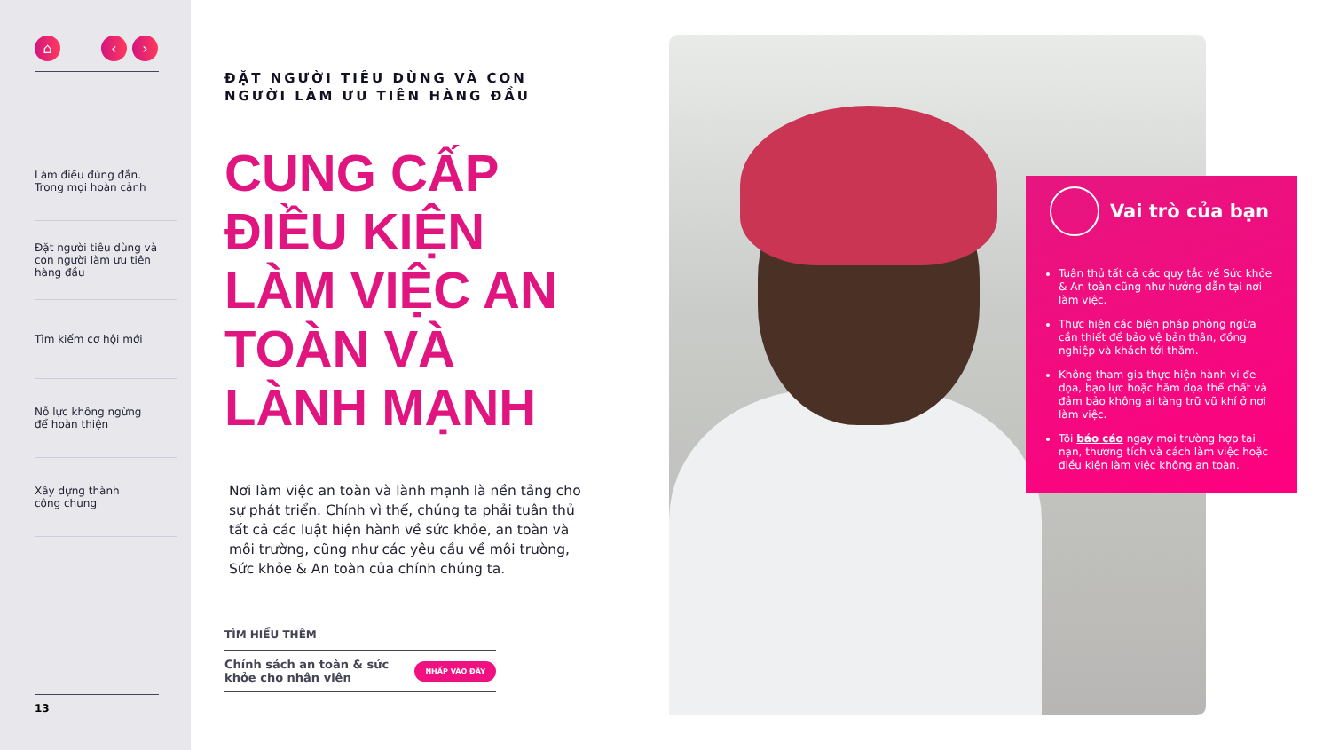⌂ ‹ ›
Làm điều đúng đắn.
Trong mọi hoàn cảnh
Đặt người tiêu dùng và con người làm ưu tiên hàng đầu
Tìm kiếm cơ hội mới
Nỗ lực không ngừng
để hoàn thiện
Xây dựng thành
công chung
13
ĐẶT NGƯỜI TIÊU DÙNG VÀ CON
NGƯỜI LÀM ƯU TIÊN HÀNG ĐẦU
CUNG CẤP ĐIỀU KIỆN LÀM VIỆC AN TOÀN VÀ LÀNH MẠNH
Nơi làm việc an toàn và lành mạnh là nền tảng cho sự phát triển. Chính vì thế, chúng ta phải tuân thủ tất cả các luật hiện hành về sức khỏe, an toàn và môi trường, cũng như các yêu cầu về môi trường, Sức khỏe & An toàn của chính chúng ta.
TÌM HIỂU THÊM
Chính sách an toàn & sức
khỏe cho nhân viên NHẤP VÀO ĐÂY
Vai trò của bạn
Tuân thủ tất cả các quy tắc về Sức khỏe & An toàn cũng như hướng dẫn tại nơi làm việc.
Thực hiện các biện pháp phòng ngừa cần thiết để bảo vệ bản thân, đồng nghiệp và khách tới thăm.
Không tham gia thực hiện hành vi đe dọa, bạo lực hoặc hăm dọa thể chất và đảm bảo không ai tàng trữ vũ khí ở nơi làm việc.
Tôi báo cáo ngay mọi trường hợp tai nạn, thương tích và cách làm việc hoặc điều kiện làm việc không an toàn.